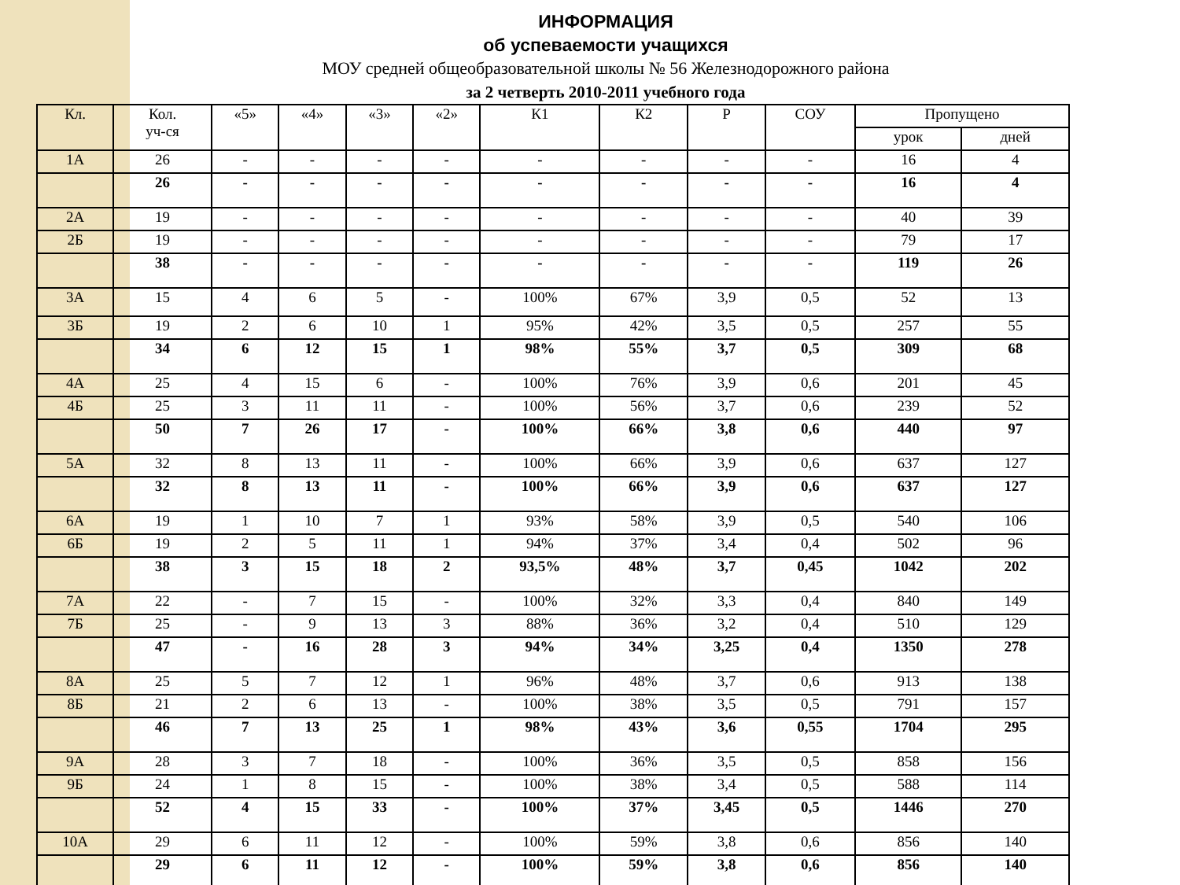ИНФОРМАЦИЯ
об успеваемости учащихся
МОУ средней общеобразовательной школы № 56 Железнодорожного района
за 2 четверть 2010-2011 учебного года
| Кл. | Кол. уч-ся | «5» | «4» | «3» | «2» | К1 | К2 | Р | СОУ | Пропущено | |
| --- | --- | --- | --- | --- | --- | --- | --- | --- | --- | --- | --- |
| | | | | | | | | | | урок | дней |
| 1А | 26 | - | - | - | - | - | - | - | - | 16 | 4 |
| | 26 | - | - | - | - | - | - | - | - | 16 | 4 |
| 2А | 19 | - | - | - | - | - | - | - | - | 40 | 39 |
| 2Б | 19 | - | - | - | - | - | - | - | - | 79 | 17 |
| | 38 | - | - | - | - | - | - | - | - | 119 | 26 |
| 3А | 15 | 4 | 6 | 5 | - | 100% | 67% | 3,9 | 0,5 | 52 | 13 |
| 3Б | 19 | 2 | 6 | 10 | 1 | 95% | 42% | 3,5 | 0,5 | 257 | 55 |
| | 34 | 6 | 12 | 15 | 1 | 98% | 55% | 3,7 | 0,5 | 309 | 68 |
| 4А | 25 | 4 | 15 | 6 | - | 100% | 76% | 3,9 | 0,6 | 201 | 45 |
| 4Б | 25 | 3 | 11 | 11 | - | 100% | 56% | 3,7 | 0,6 | 239 | 52 |
| | 50 | 7 | 26 | 17 | - | 100% | 66% | 3,8 | 0,6 | 440 | 97 |
| 5А | 32 | 8 | 13 | 11 | - | 100% | 66% | 3,9 | 0,6 | 637 | 127 |
| | 32 | 8 | 13 | 11 | - | 100% | 66% | 3,9 | 0,6 | 637 | 127 |
| 6А | 19 | 1 | 10 | 7 | 1 | 93% | 58% | 3,9 | 0,5 | 540 | 106 |
| 6Б | 19 | 2 | 5 | 11 | 1 | 94% | 37% | 3,4 | 0,4 | 502 | 96 |
| | 38 | 3 | 15 | 18 | 2 | 93,5% | 48% | 3,7 | 0,45 | 1042 | 202 |
| 7А | 22 | - | 7 | 15 | - | 100% | 32% | 3,3 | 0,4 | 840 | 149 |
| 7Б | 25 | - | 9 | 13 | 3 | 88% | 36% | 3,2 | 0,4 | 510 | 129 |
| | 47 | - | 16 | 28 | 3 | 94% | 34% | 3,25 | 0,4 | 1350 | 278 |
| 8А | 25 | 5 | 7 | 12 | 1 | 96% | 48% | 3,7 | 0,6 | 913 | 138 |
| 8Б | 21 | 2 | 6 | 13 | - | 100% | 38% | 3,5 | 0,5 | 791 | 157 |
| | 46 | 7 | 13 | 25 | 1 | 98% | 43% | 3,6 | 0,55 | 1704 | 295 |
| 9А | 28 | 3 | 7 | 18 | - | 100% | 36% | 3,5 | 0,5 | 858 | 156 |
| 9Б | 24 | 1 | 8 | 15 | - | 100% | 38% | 3,4 | 0,5 | 588 | 114 |
| | 52 | 4 | 15 | 33 | - | 100% | 37% | 3,45 | 0,5 | 1446 | 270 |
| 10А | 29 | 6 | 11 | 12 | - | 100% | 59% | 3,8 | 0,6 | 856 | 140 |
| | 29 | 6 | 11 | 12 | - | 100% | 59% | 3,8 | 0,6 | 856 | 140 |